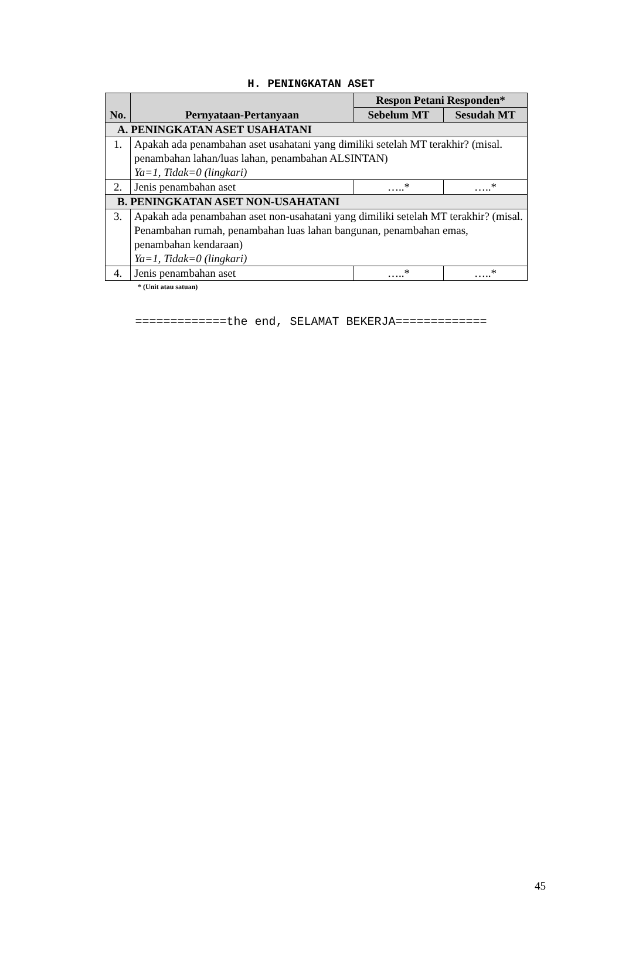H. PENINGKATAN ASET
| No. | Pernyataan-Pertanyaan | Respon Petani Responden* | |
| --- | --- | --- | --- |
| | | Sebelum MT | Sesudah MT |
| A. PENINGKATAN ASET USAHATANI | | | |
| 1. | Apakah ada penambahan aset usahatani yang dimiliki setelah MT terakhir? (misal. penambahan lahan/luas lahan, penambahan ALSINTAN) Ya=1, Tidak=0 (lingkari) | | |
| 2. | Jenis penambahan aset | …..* | …..* |
| B. PENINGKATAN ASET NON-USAHATANI | | | |
| 3. | Apakah ada penambahan aset non-usahatani yang dimiliki setelah MT terakhir? (misal. Penambahan rumah, penambahan luas lahan bangunan, penambahan emas, penambahan kendaraan) Ya=1, Tidak=0 (lingkari) | | |
| 4. | Jenis penambahan aset | …..* | …..* |
* (Unit atau satuan)
=============the end, SELAMAT BEKERJA=============
45